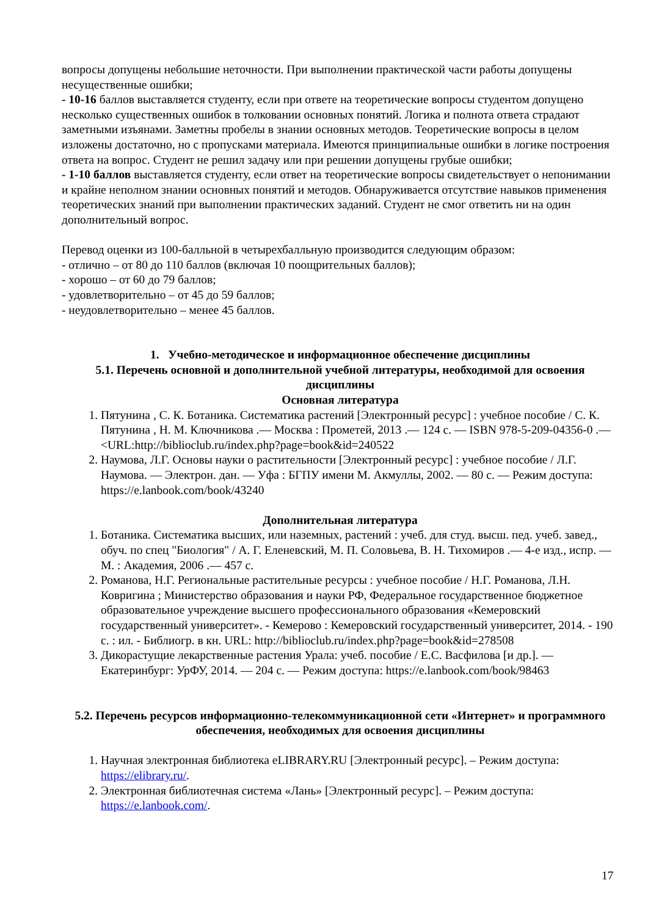вопросы допущены небольшие неточности. При выполнении практической части работы допущены несущественные ошибки;
- 10-16 баллов выставляется студенту, если при ответе на теоретические вопросы студентом допущено несколько существенных ошибок в толковании основных понятий. Логика и полнота ответа страдают заметными изъянами. Заметны пробелы в знании основных методов. Теоретические вопросы в целом изложены достаточно, но с пропусками материала. Имеются принципиальные ошибки в логике построения ответа на вопрос. Студент не решил задачу или при решении допущены грубые ошибки;
- 1-10 баллов выставляется студенту, если ответ на теоретические вопросы свидетельствует о непонимании и крайне неполном знании основных понятий и методов. Обнаруживается отсутствие навыков применения теоретических знаний при выполнении практических заданий. Студент не смог ответить ни на один дополнительный вопрос.
Перевод оценки из 100-балльной в четырехбалльную производится следующим образом:
- отлично – от 80 до 110 баллов (включая 10 поощрительных баллов);
- хорошо – от 60 до 79 баллов;
- удовлетворительно – от 45 до 59 баллов;
- неудовлетворительно – менее 45 баллов.
1. Учебно-методическое и информационное обеспечение дисциплины
5.1. Перечень основной и дополнительной учебной литературы, необходимой для освоения дисциплины
Основная литература
1. Пятунина , С. К. Ботаника. Систематика растений [Электронный ресурс] : учебное пособие / С. К. Пятунина , Н. М. Ключникова .— Москва : Прометей, 2013 .— 124 с. — ISBN 978-5-209-04356-0 .— <URL:http://biblioclub.ru/index.php?page=book&id=240522
2. Наумова, Л.Г. Основы науки о растительности [Электронный ресурс] : учебное пособие / Л.Г. Наумова. — Электрон. дан. — Уфа : БГПУ имени М. Акмуллы, 2002. — 80 с. — Режим доступа: https://e.lanbook.com/book/43240
Дополнительная литература
1. Ботаника. Систематика высших, или наземных, растений : учеб. для студ. высш. пед. учеб. завед., обуч. по спец "Биология" / А. Г. Еленевский, М. П. Соловьева, В. Н. Тихомиров .— 4-е изд., испр. — М. : Академия, 2006 .— 457 с.
2. Романова, Н.Г. Региональные растительные ресурсы : учебное пособие / Н.Г. Романова, Л.Н. Ковригина ; Министерство образования и науки РФ, Федеральное государственное бюджетное образовательное учреждение высшего профессионального образования «Кемеровский государственный университет». - Кемерово : Кемеровский государственный университет, 2014. - 190 с. : ил. - Библиогр. в кн. URL: http://biblioclub.ru/index.php?page=book&id=278508
3. Дикорастущие лекарственные растения Урала: учеб. пособие / Е.С. Васфилова [и др.]. — Екатеринбург: УрФУ, 2014. — 204 с. — Режим доступа: https://e.lanbook.com/book/98463
5.2. Перечень ресурсов информационно-телекоммуникационной сети «Интернет» и программного обеспечения, необходимых для освоения дисциплины
1. Научная электронная библиотека eLIBRARY.RU [Электронный ресурс]. – Режим доступа: https://elibrary.ru/.
2. Электронная библиотечная система «Лань» [Электронный ресурс]. – Режим доступа: https://e.lanbook.com/.
17